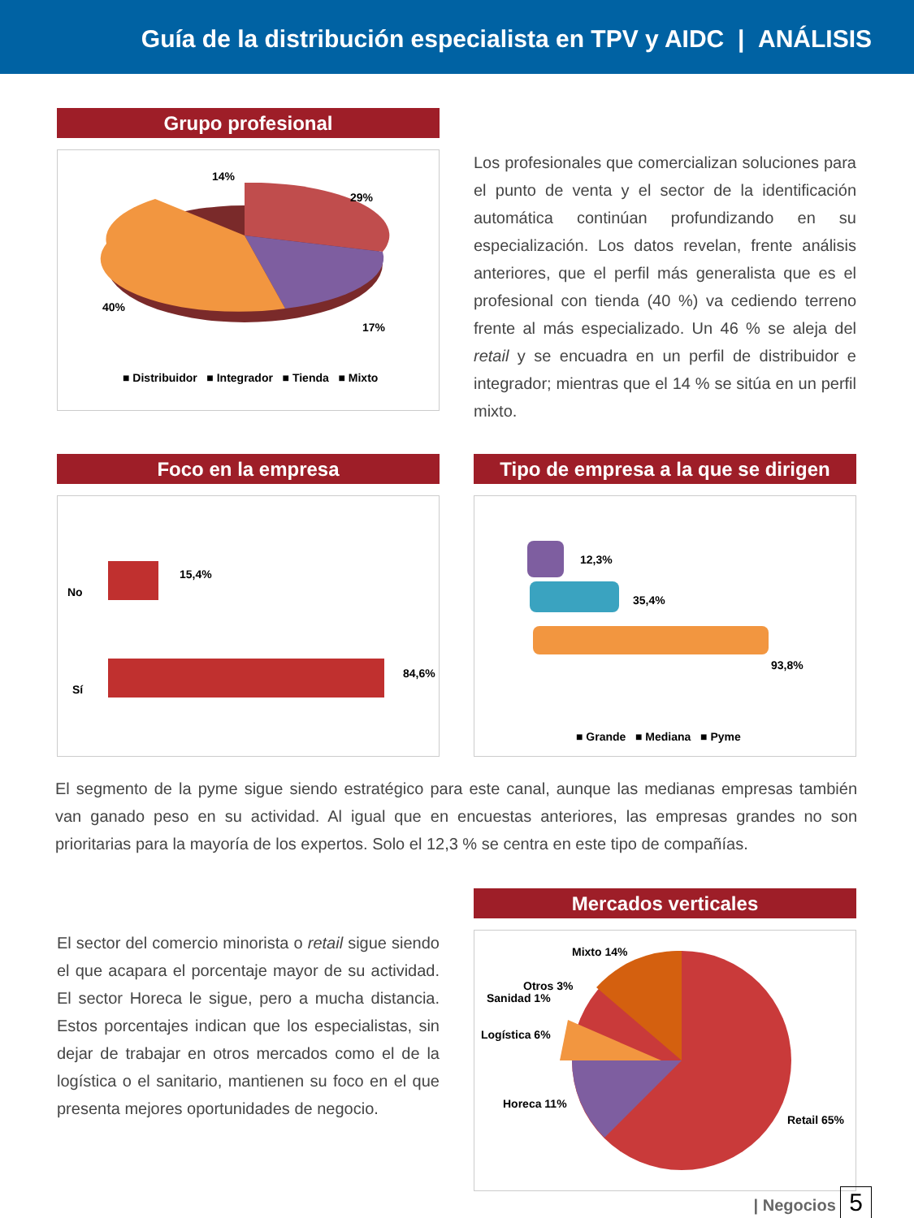Guía de la distribución especialista en TPV y AIDC | ANÁLISIS
Grupo profesional
14%
29%
40%
17%
■ Distribuidor ■ Integrador ■ Tienda ■ Mixto
Los profesionales que comercializan soluciones para el punto de venta y el sector de la identificación automática continúan profundizando en su especialización. Los datos revelan, frente análisis anteriores, que el perfil más generalista que es el profesional con tienda (40 %) va cediendo terreno frente al más especializado. Un 46 % se aleja del retail y se encuadra en un perfil de distribuidor e integrador; mientras que el 14 % se sitúa en un perfil mixto.
Foco en la empresa
No
Sí
15,4%
84,6%
Tipo de empresa a la que se dirigen
12,3%
35,4%
93,8%
■ Grande ■ Mediana ■ Pyme
El segmento de la pyme sigue siendo estratégico para este canal, aunque las medianas empresas también van ganado peso en su actividad. Al igual que en encuestas anteriores, las empresas grandes no son prioritarias para la mayoría de los expertos. Solo el 12,3 % se centra en este tipo de compañías.
El sector del comercio minorista o retail sigue siendo el que acapara el porcentaje mayor de su actividad. El sector Horeca le sigue, pero a mucha distancia. Estos porcentajes indican que los especialistas, sin dejar de trabajar en otros mercados como el de la logística o el sanitario, mantienen su foco en el que presenta mejores oportunidades de negocio.
Mercados verticales
Mixto 14%
Otros 3%
Sanidad 1%
Logística 6%
Horeca 11%
Retail 65%
| Negocios 5